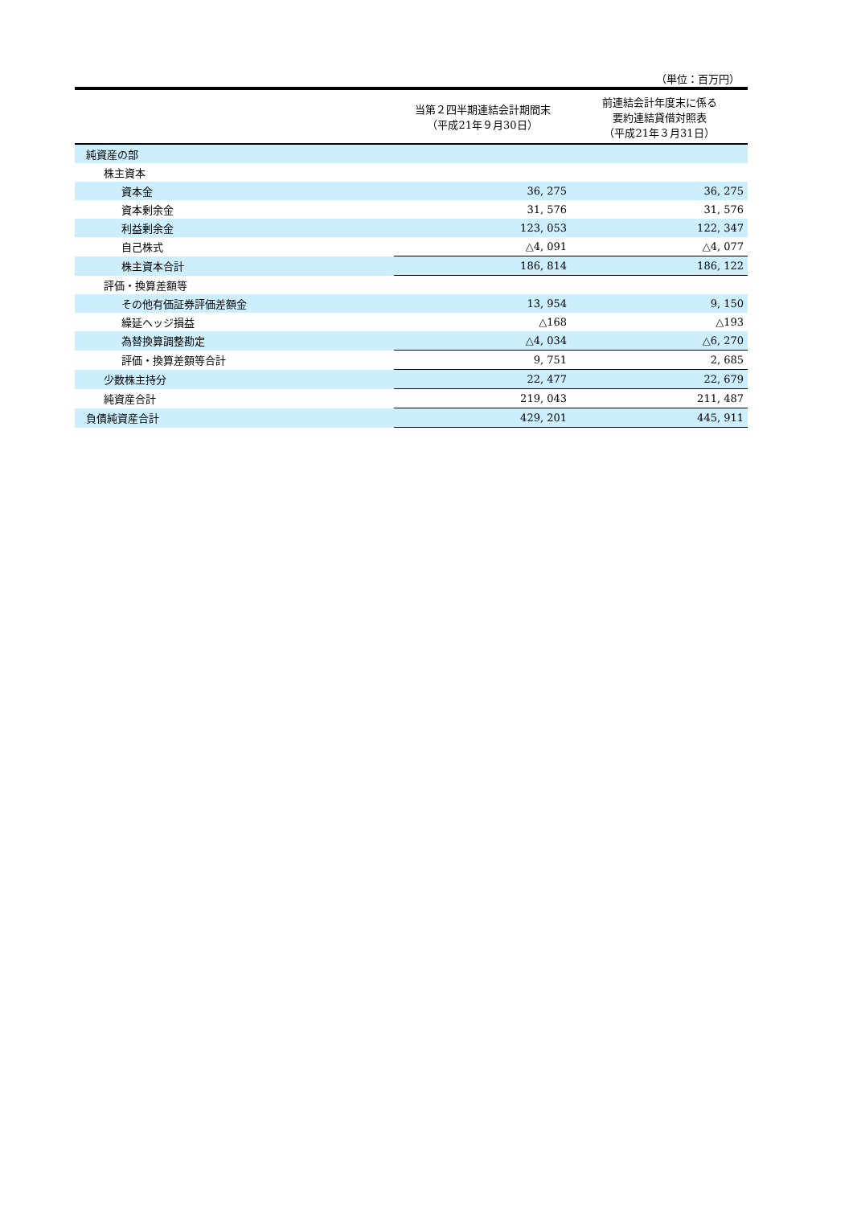（単位：百万円）
| | 当第２四半期連結会計期間末 （平成21年９月30日） | 前連結会計年度末に係る 要約連結貸借対照表 （平成21年３月31日） |
| --- | --- | --- |
| 純資産の部 | | |
| 株主資本 | | |
| 資本金 | 36, 275 | 36, 275 |
| 資本剰余金 | 31, 576 | 31, 576 |
| 利益剰余金 | 123, 053 | 122, 347 |
| 自己株式 | △4, 091 | △4, 077 |
| 株主資本合計 | 186, 814 | 186, 122 |
| 評価・換算差額等 | | |
| その他有価証券評価差額金 | 13, 954 | 9, 150 |
| 繰延ヘッジ損益 | △168 | △193 |
| 為替換算調整勘定 | △4, 034 | △6, 270 |
| 評価・換算差額等合計 | 9, 751 | 2, 685 |
| 少数株主持分 | 22, 477 | 22, 679 |
| 純資産合計 | 219, 043 | 211, 487 |
| 負債純資産合計 | 429, 201 | 445, 911 |